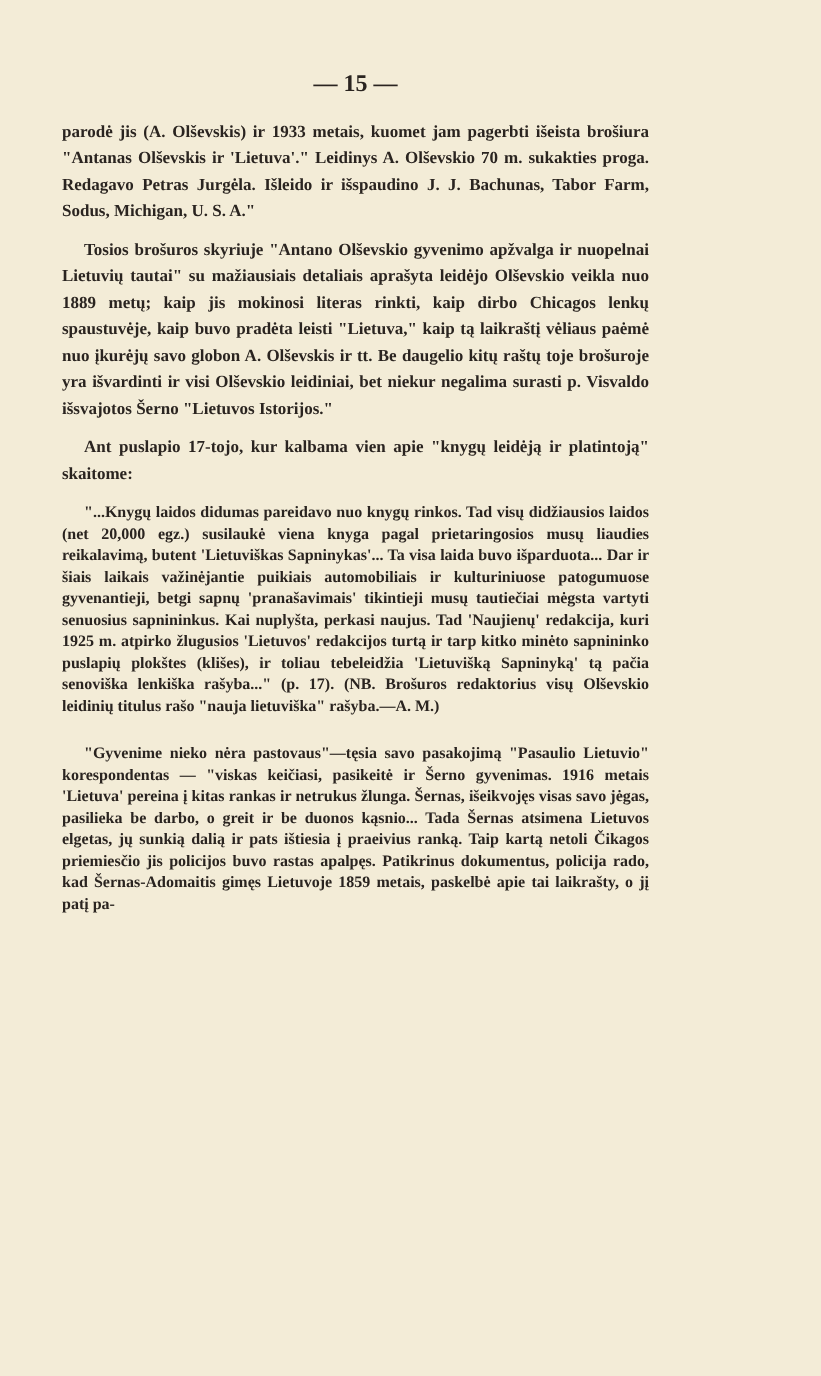— 15 —
parodė jis (A. Olševskis) ir 1933 metais, kuomet jam pagerbti išeista brošiura "Antanas Olševskis ir 'Lietuva'." Leidinys A. Olševskio 70 m. sukakties proga. Redagavo Petras Jurgėla. Išleido ir išspaudino J. J. Bachunas, Tabor Farm, Sodus, Michigan, U. S. A."
Tosios brošuros skyriuje "Antano Olševskio gyvenimo apžvalga ir nuopelnai Lietuvių tautai" su mažiausiais detaliais aprašyta leidėjo Olševskio veikla nuo 1889 metų; kaip jis mokinosi literas rinkti, kaip dirbo Chicagos lenkų spaustuvėje, kaip buvo pradėta leisti "Lietuva," kaip tą laikraštį vėliaus paėmė nuo įkurėjų savo globon A. Olševskis ir tt. Be daugelio kitų raštų toje brošuroje yra išvardinti ir visi Olševskio leidiniai, bet niekur negalima surasti p. Visvaldo išsvajotos Šerno "Lietuvos Istorijos."
Ant puslapio 17-tojo, kur kalbama vien apie "knygų leidėją ir platintoją" skaitome:
"...Knygų laidos didumas pareidavo nuo knygų rinkos. Tad visų didžiausios laidos (net 20,000 egz.) susilaukė viena knyga pagal prietaringosios musų liaudies reikalavimą, butent 'Lietuviškas Sapninykas'... Ta visa laida buvo išparduota... Dar ir šiais laikais važinėjantie puikiais automobiliais ir kulturiniuose patogumuose gyvenantieji, betgi sapnų 'pranašavimais' tikintieji musų tautiečiai mėgsta vartyti senuosius sapnininkus. Kai nuplyšta, perkasi naujus. Tad 'Naujienų' redakcija, kuri 1925 m. atpirko žlugusios 'Lietuvos' redakcijos turtą ir tarp kitko minėto sapnininko puslapių plokštes (klišes), ir toliau tebeleidžia 'Lietuvišką Sapninyką' tą pačia senoviška lenkiška rašyba..." (p. 17). (NB. Brošuros redaktorius visų Olševskio leidinių titulus rašo "nauja lietuviška" rašyba.—A. M.)
"Gyvenime nieko nėra pastovaus"—tęsia savo pasakojimą "Pasaulio Lietuvio" korespondentas — "viskas keičiasi, pasikeitė ir Šerno gyvenimas. 1916 metais 'Lietuva' pereina į kitas rankas ir netrukus žlunga. Šernas, išeikvojęs visas savo jėgas, pasilieka be darbo, o greit ir be duonos kąsnio... Tada Šernas atsimena Lietuvos elgetas, jų sunkią dalią ir pats ištiesia į praeivius ranką. Taip kartą netoli Čikagos priemiesčio jis policijos buvo rastas apalpęs. Patikrinus dokumentus, policija rado, kad Šernas-Adomaitis gimęs Lietuvoje 1859 metais, paskelbė apie tai laikrašty, o jį patį pa-